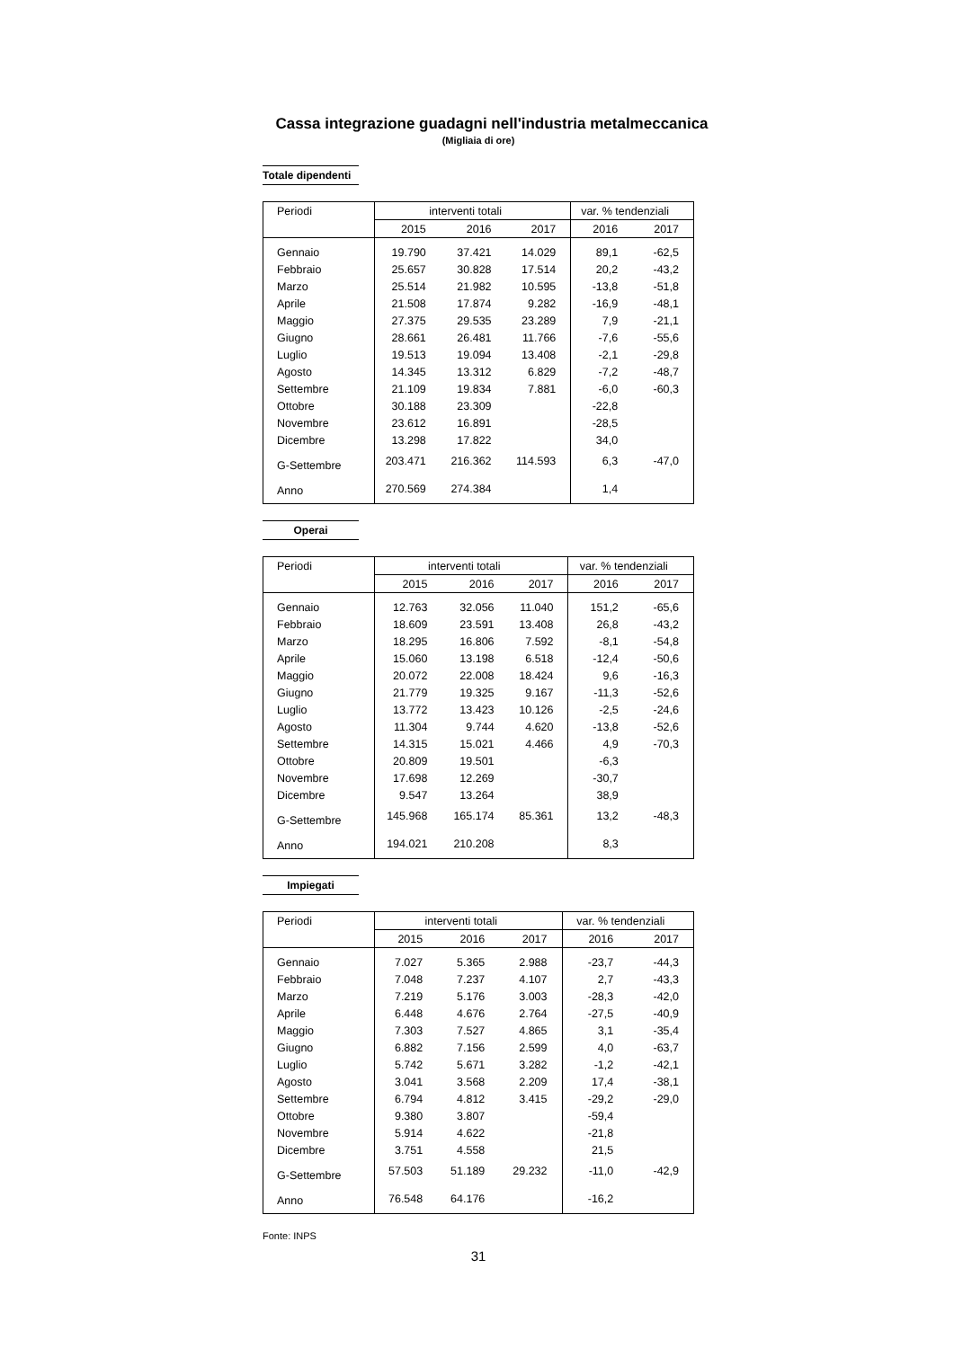Cassa integrazione guadagni nell'industria metalmeccanica
(Migliaia di ore)
Totale dipendenti
| Periodi | interventi totali | | | var. % tendenziali | |
| --- | --- | --- | --- | --- | --- |
| | 2015 | 2016 | 2017 | 2016 | 2017 |
| Gennaio | 19.790 | 37.421 | 14.029 | 89,1 | -62,5 |
| Febbraio | 25.657 | 30.828 | 17.514 | 20,2 | -43,2 |
| Marzo | 25.514 | 21.982 | 10.595 | -13,8 | -51,8 |
| Aprile | 21.508 | 17.874 | 9.282 | -16,9 | -48,1 |
| Maggio | 27.375 | 29.535 | 23.289 | 7,9 | -21,1 |
| Giugno | 28.661 | 26.481 | 11.766 | -7,6 | -55,6 |
| Luglio | 19.513 | 19.094 | 13.408 | -2,1 | -29,8 |
| Agosto | 14.345 | 13.312 | 6.829 | -7,2 | -48,7 |
| Settembre | 21.109 | 19.834 | 7.881 | -6,0 | -60,3 |
| Ottobre | 30.188 | 23.309 | | -22,8 | |
| Novembre | 23.612 | 16.891 | | -28,5 | |
| Dicembre | 13.298 | 17.822 | | 34,0 | |
| G-Settembre | 203.471 | 216.362 | 114.593 | 6,3 | -47,0 |
| Anno | 270.569 | 274.384 | | 1,4 | |
Operai
| Periodi | interventi totali | | | var. % tendenziali | |
| --- | --- | --- | --- | --- | --- |
| | 2015 | 2016 | 2017 | 2016 | 2017 |
| Gennaio | 12.763 | 32.056 | 11.040 | 151,2 | -65,6 |
| Febbraio | 18.609 | 23.591 | 13.408 | 26,8 | -43,2 |
| Marzo | 18.295 | 16.806 | 7.592 | -8,1 | -54,8 |
| Aprile | 15.060 | 13.198 | 6.518 | -12,4 | -50,6 |
| Maggio | 20.072 | 22.008 | 18.424 | 9,6 | -16,3 |
| Giugno | 21.779 | 19.325 | 9.167 | -11,3 | -52,6 |
| Luglio | 13.772 | 13.423 | 10.126 | -2,5 | -24,6 |
| Agosto | 11.304 | 9.744 | 4.620 | -13,8 | -52,6 |
| Settembre | 14.315 | 15.021 | 4.466 | 4,9 | -70,3 |
| Ottobre | 20.809 | 19.501 | | -6,3 | |
| Novembre | 17.698 | 12.269 | | -30,7 | |
| Dicembre | 9.547 | 13.264 | | 38,9 | |
| G-Settembre | 145.968 | 165.174 | 85.361 | 13,2 | -48,3 |
| Anno | 194.021 | 210.208 | | 8,3 | |
Impiegati
| Periodi | interventi totali | | | var. % tendenziali | |
| --- | --- | --- | --- | --- | --- |
| | 2015 | 2016 | 2017 | 2016 | 2017 |
| Gennaio | 7.027 | 5.365 | 2.988 | -23,7 | -44,3 |
| Febbraio | 7.048 | 7.237 | 4.107 | 2,7 | -43,3 |
| Marzo | 7.219 | 5.176 | 3.003 | -28,3 | -42,0 |
| Aprile | 6.448 | 4.676 | 2.764 | -27,5 | -40,9 |
| Maggio | 7.303 | 7.527 | 4.865 | 3,1 | -35,4 |
| Giugno | 6.882 | 7.156 | 2.599 | 4,0 | -63,7 |
| Luglio | 5.742 | 5.671 | 3.282 | -1,2 | -42,1 |
| Agosto | 3.041 | 3.568 | 2.209 | 17,4 | -38,1 |
| Settembre | 6.794 | 4.812 | 3.415 | -29,2 | -29,0 |
| Ottobre | 9.380 | 3.807 | | -59,4 | |
| Novembre | 5.914 | 4.622 | | -21,8 | |
| Dicembre | 3.751 | 4.558 | | 21,5 | |
| G-Settembre | 57.503 | 51.189 | 29.232 | -11,0 | -42,9 |
| Anno | 76.548 | 64.176 | | -16,2 | |
Fonte: INPS
31